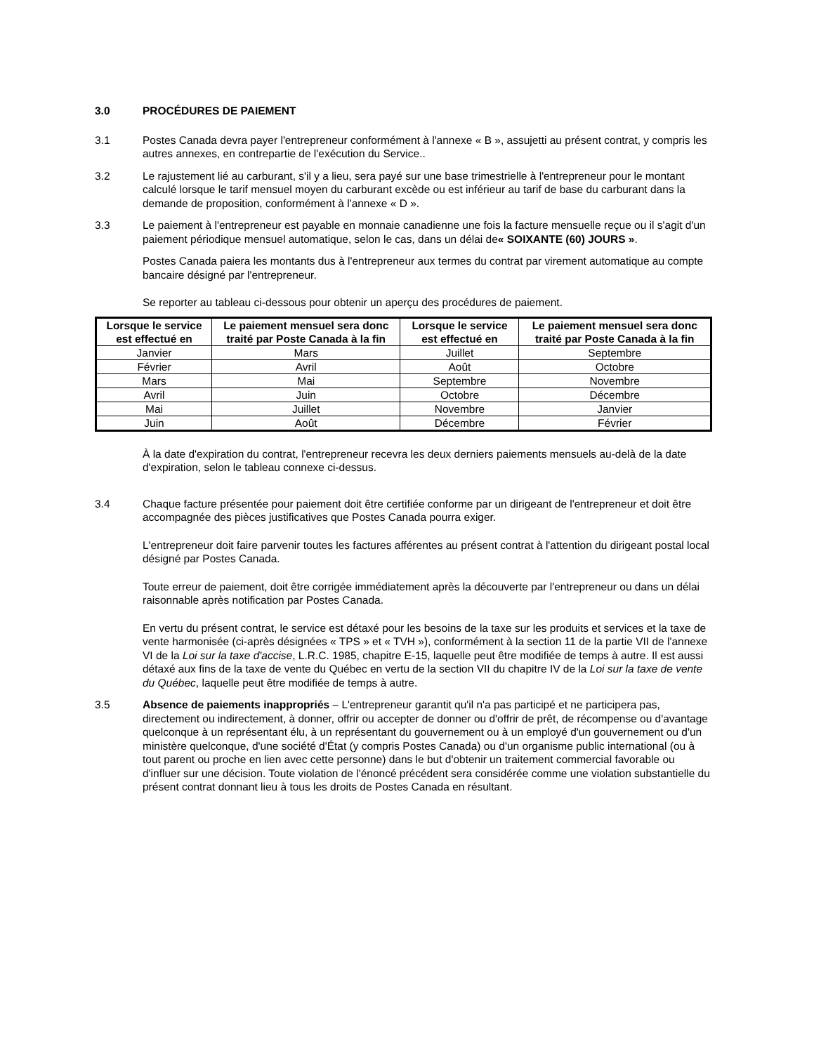3.0 PROCÉDURES DE PAIEMENT
3.1 Postes Canada devra payer l'entrepreneur conformément à l'annexe « B », assujetti au présent contrat, y compris les autres annexes, en contrepartie de l'exécution du Service..
3.2 Le rajustement lié au carburant, s'il y a lieu, sera payé sur une base trimestrielle à l'entrepreneur pour le montant calculé lorsque le tarif mensuel moyen du carburant excède ou est inférieur au tarif de base du carburant dans la demande de proposition, conformément à l'annexe « D ».
3.3 Le paiement à l'entrepreneur est payable en monnaie canadienne une fois la facture mensuelle reçue ou il s'agit d'un paiement périodique mensuel automatique, selon le cas, dans un délai de« SOIXANTE (60) JOURS ».
Postes Canada paiera les montants dus à l'entrepreneur aux termes du contrat par virement automatique au compte bancaire désigné par l'entrepreneur.
Se reporter au tableau ci-dessous pour obtenir un aperçu des procédures de paiement.
| Lorsque le service est effectué en | Le paiement mensuel sera donc traité par Poste Canada à la fin | Lorsque le service est effectué en | Le paiement mensuel sera donc traité par Poste Canada à la fin |
| --- | --- | --- | --- |
| Janvier | Mars | Juillet | Septembre |
| Février | Avril | Août | Octobre |
| Mars | Mai | Septembre | Novembre |
| Avril | Juin | Octobre | Décembre |
| Mai | Juillet | Novembre | Janvier |
| Juin | Août | Décembre | Février |
À la date d'expiration du contrat, l'entrepreneur recevra les deux derniers paiements mensuels au-delà de la date d'expiration, selon le tableau connexe ci-dessus.
3.4 Chaque facture présentée pour paiement doit être certifiée conforme par un dirigeant de l'entrepreneur et doit être accompagnée des pièces justificatives que Postes Canada pourra exiger.
L'entrepreneur doit faire parvenir toutes les factures afférentes au présent contrat à l'attention du dirigeant postal local désigné par Postes Canada.
Toute erreur de paiement, doit être corrigée immédiatement après la découverte par l'entrepreneur ou dans un délai raisonnable après notification par Postes Canada.
En vertu du présent contrat, le service est détaxé pour les besoins de la taxe sur les produits et services et la taxe de vente harmonisée (ci-après désignées « TPS » et « TVH »), conformément à la section 11 de la partie VII de l'annexe VI de la Loi sur la taxe d'accise, L.R.C. 1985, chapitre E-15, laquelle peut être modifiée de temps à autre. Il est aussi détaxé aux fins de la taxe de vente du Québec en vertu de la section VII du chapitre IV de la Loi sur la taxe de vente du Québec, laquelle peut être modifiée de temps à autre.
3.5 Absence de paiements inappropriés – L'entrepreneur garantit qu'il n'a pas participé et ne participera pas, directement ou indirectement, à donner, offrir ou accepter de donner ou d'offrir de prêt, de récompense ou d'avantage quelconque à un représentant élu, à un représentant du gouvernement ou à un employé d'un gouvernement ou d'un ministère quelconque, d'une société d'État (y compris Postes Canada) ou d'un organisme public international (ou à tout parent ou proche en lien avec cette personne) dans le but d'obtenir un traitement commercial favorable ou d'influer sur une décision. Toute violation de l'énoncé précédent sera considérée comme une violation substantielle du présent contrat donnant lieu à tous les droits de Postes Canada en résultant.